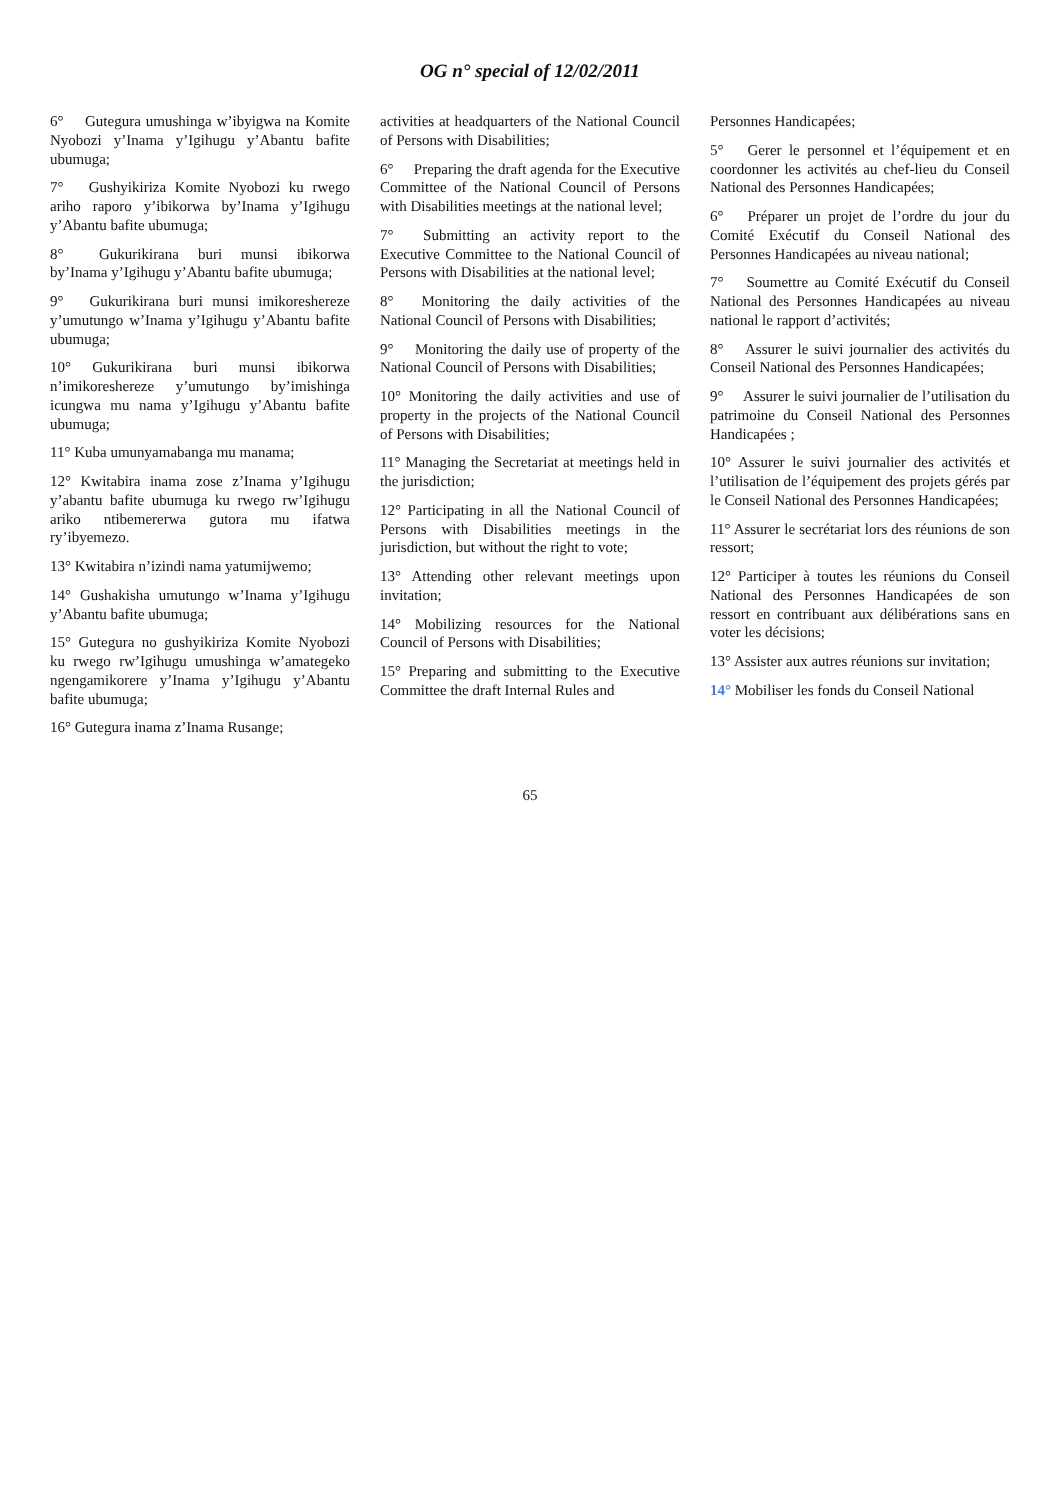OG n° special of 12/02/2011
6° Gutegura umushinga w’ibyigwa na Komite Nyobozi y’Inama y’Igihugu y’Abantu bafite ubumuga;
7° Gushyikiriza Komite Nyobozi ku rwego ariho raporo y’ibikorwa by’Inama y’Igihugu y’Abantu bafite ubumuga;
8° Gukurikirana buri munsi ibikorwa by’Inama y’Igihugu y’Abantu bafite ubumuga;
9° Gukurikirana buri munsi imikoreshereze y’umutungo w’Inama y’Igihugu y’Abantu bafite ubumuga;
10° Gukurikirana buri munsi ibikorwa n’imikoreshereze y’umutungo by’imishinga icungwa mu nama y’Igihugu y’Abantu bafite ubumuga;
11° Kuba umunyamabanga mu manama;
12° Kwitabira inama zose z’Inama y’Igihugu y’abantu bafite ubumuga ku rwego rw’Igihugu ariko ntibemererwa gutora mu ifatwa ry’ibyemezo.
13° Kwitabira n’izindi nama yatumijwemo;
14° Gushakisha umutungo w’Inama y’Igihugu y’Abantu bafite ubumuga;
15° Gutegura no gushyikiriza Komite Nyobozi ku rwego rw’Igihugu umushinga w’amategeko ngengamikorere y’Inama y’Igihugu y’Abantu bafite ubumuga;
16° Gutegura inama z’Inama Rusange;
activities at headquarters of the National Council of Persons with Disabilities;
6° Preparing the draft agenda for the Executive Committee of the National Council of Persons with Disabilities meetings at the national level;
7° Submitting an activity report to the Executive Committee to the National Council of Persons with Disabilities at the national level;
8° Monitoring the daily activities of the National Council of Persons with Disabilities;
9° Monitoring the daily use of property of the National Council of Persons with Disabilities;
10° Monitoring the daily activities and use of property in the projects of the National Council of Persons with Disabilities;
11° Managing the Secretariat at meetings held in the jurisdiction;
12° Participating in all the National Council of Persons with Disabilities meetings in the jurisdiction, but without the right to vote;
13° Attending other relevant meetings upon invitation;
14° Mobilizing resources for the National Council of Persons with Disabilities;
15° Preparing and submitting to the Executive Committee the draft Internal Rules and
Personnes Handicapées;
5° Gerer le personnel et l’équipement et en coordonner les activités au chef-lieu du Conseil National des Personnes Handicapées;
6° Préparer un projet de l’ordre du jour du Comité Exécutif du Conseil National des Personnes Handicapées au niveau national;
7° Soumettre au Comité Exécutif du Conseil National des Personnes Handicapées au niveau national le rapport d’activités;
8° Assurer le suivi journalier des activités du Conseil National des Personnes Handicapées;
9° Assurer le suivi journalier de l’utilisation du patrimoine du Conseil National des Personnes Handicapées ;
10° Assurer le suivi journalier des activités et l’utilisation de l’équipement des projets gérés par le Conseil National des Personnes Handicapées;
11° Assurer le secrétariat lors des réunions de son ressort;
12° Participer à toutes les réunions du Conseil National des Personnes Handicapées de son ressort en contribuant aux délibérations sans en voter les décisions;
13° Assister aux autres réunions sur invitation;
14° Mobiliser les fonds du Conseil National
65